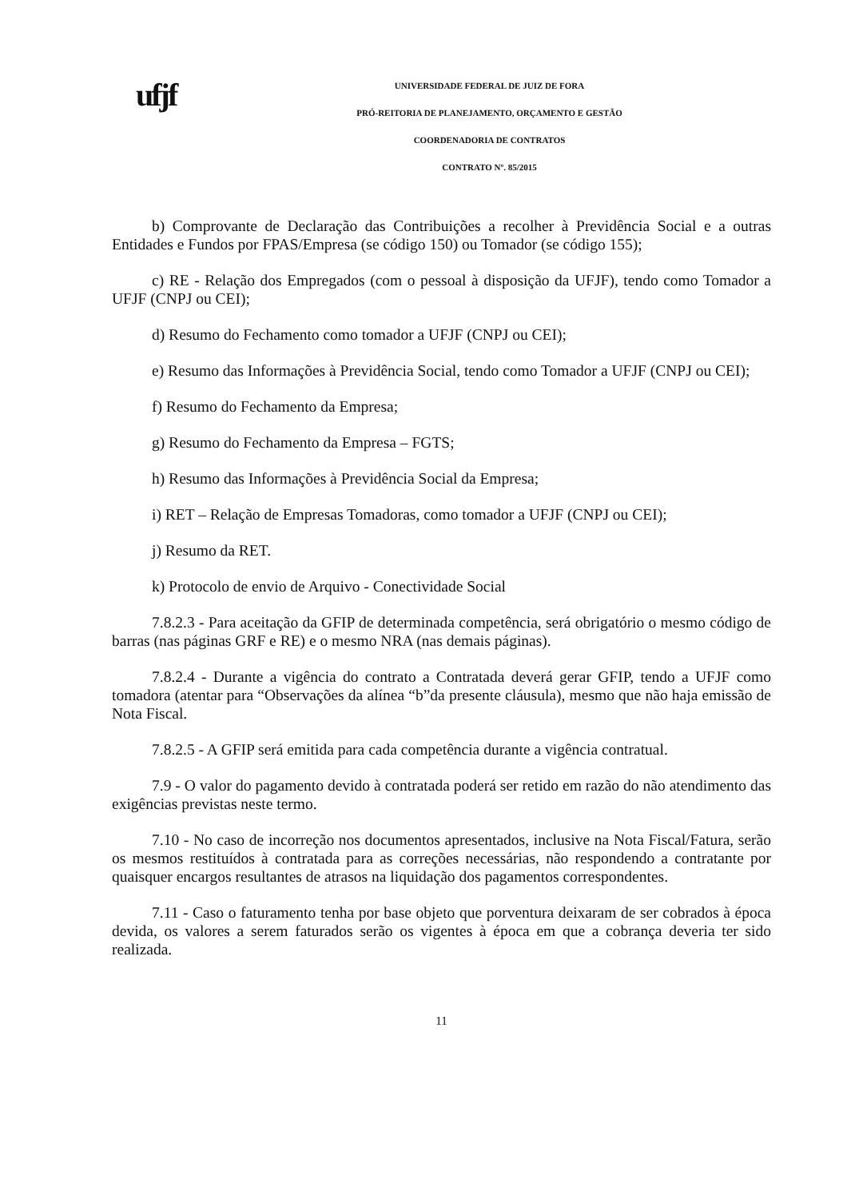ufjf
UNIVERSIDADE FEDERAL DE JUIZ DE FORA
PRÓ-REITORIA DE PLANEJAMENTO, ORÇAMENTO E GESTÃO
COORDENADORIA DE CONTRATOS
CONTRATO Nº. 85/2015
b) Comprovante de Declaração das Contribuições a recolher à Previdência Social e a outras Entidades e Fundos por FPAS/Empresa (se código 150) ou Tomador (se código 155);
c) RE - Relação dos Empregados (com o pessoal à disposição da UFJF), tendo como Tomador a UFJF (CNPJ ou CEI);
d) Resumo do Fechamento como tomador a UFJF (CNPJ ou CEI);
e) Resumo das Informações à Previdência Social, tendo como Tomador a UFJF (CNPJ ou CEI);
f) Resumo do Fechamento da Empresa;
g) Resumo do Fechamento da Empresa – FGTS;
h) Resumo das Informações à Previdência Social da Empresa;
i) RET – Relação de Empresas Tomadoras, como tomador a UFJF (CNPJ ou CEI);
j) Resumo da RET.
k) Protocolo de envio de Arquivo - Conectividade Social
7.8.2.3 - Para aceitação da GFIP de determinada competência, será obrigatório o mesmo código de barras (nas páginas GRF e RE) e o mesmo NRA (nas demais páginas).
7.8.2.4 - Durante a vigência do contrato a Contratada deverá gerar GFIP, tendo a UFJF como tomadora (atentar para “Observações da alínea “b”da presente cláusula), mesmo que não haja emissão de Nota Fiscal.
7.8.2.5 - A GFIP será emitida para cada competência durante a vigência contratual.
7.9 - O valor do pagamento devido à contratada poderá ser retido em razão do não atendimento das exigências previstas neste termo.
7.10 - No caso de incorreção nos documentos apresentados, inclusive na Nota Fiscal/Fatura, serão os mesmos restituídos à contratada para as correções necessárias, não respondendo a contratante por quaisquer encargos resultantes de atrasos na liquidação dos pagamentos correspondentes.
7.11 - Caso o faturamento tenha por base objeto que porventura deixaram de ser cobrados à época devida, os valores a serem faturados serão os vigentes à época em que a cobrança deveria ter sido realizada.
11